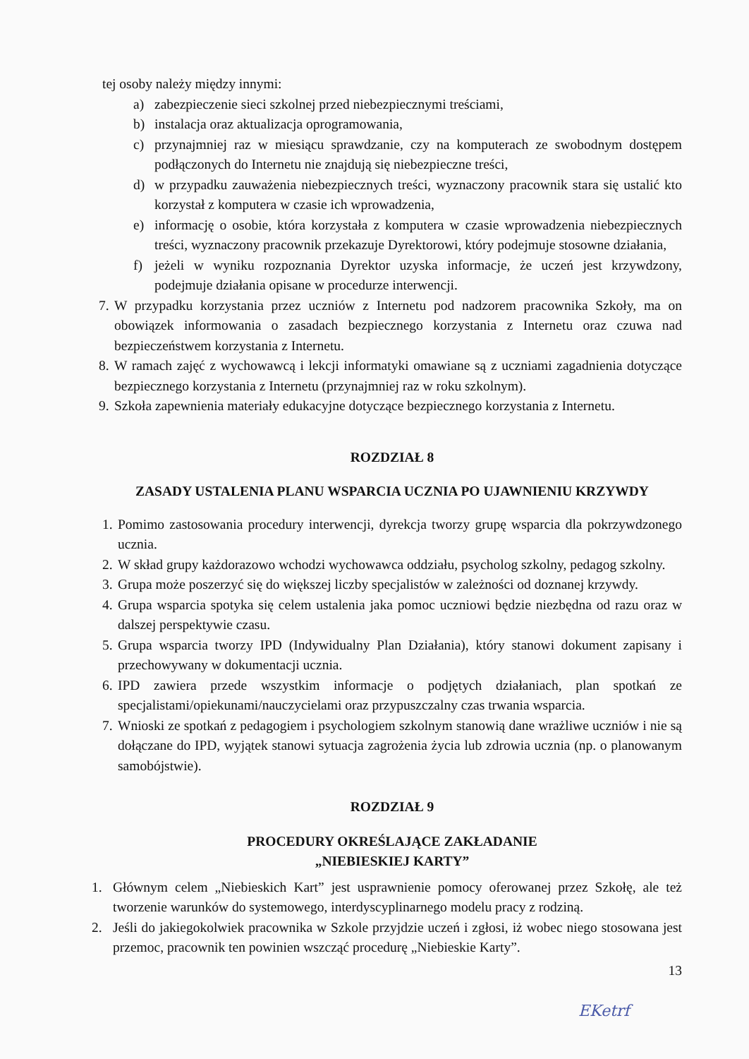tej osoby należy między innymi:
a) zabezpieczenie sieci szkolnej przed niebezpiecznymi treściami,
b) instalacja oraz aktualizacja oprogramowania,
c) przynajmniej raz w miesiącu sprawdzanie, czy na komputerach ze swobodnym dostępem podłączonych do Internetu nie znajdują się niebezpieczne treści,
d) w przypadku zauważenia niebezpiecznych treści, wyznaczony pracownik stara się ustalić kto korzystał z komputera w czasie ich wprowadzenia,
e) informację o osobie, która korzystała z komputera w czasie wprowadzenia niebezpiecznych treści, wyznaczony pracownik przekazuje Dyrektorowi, który podejmuje stosowne działania,
f) jeżeli w wyniku rozpoznania Dyrektor uzyska informacje, że uczeń jest krzywdzony, podejmuje działania opisane w procedurze interwencji.
7.
W przypadku korzystania przez uczniów z Internetu pod nadzorem pracownika Szkoły, ma on obowiązek informowania o zasadach bezpiecznego korzystania z Internetu oraz czuwa nad bezpieczeństwem korzystania z Internetu.
8.
W ramach zajęć z wychowawcą i lekcji informatyki omawiane są z uczniami zagadnienia dotyczące bezpiecznego korzystania z Internetu (przynajmniej raz w roku szkolnym).
9.
Szkoła zapewnienia materiały edukacyjne dotyczące bezpiecznego korzystania z Internetu.
ROZDZIAŁ 8
ZASADY USTALENIA PLANU WSPARCIA UCZNIA PO UJAWNIENIU KRZYWDY
1.
Pomimo zastosowania procedury interwencji, dyrekcja tworzy grupę wsparcia dla pokrzywdzonego ucznia.
2.
W skład grupy każdorazowo wchodzi wychowawca oddziału, psycholog szkolny, pedagog szkolny.
3.
Grupa może poszerzyć się do większej liczby specjalistów w zależności od doznanej krzywdy.
4.
Grupa wsparcia spotyka się celem ustalenia jaka pomoc uczniowi będzie niezbędna od razu oraz w dalszej perspektywie czasu.
5.
Grupa wsparcia tworzy IPD (Indywidualny Plan Działania), który stanowi dokument zapisany i przechowywany w dokumentacji ucznia.
6.
IPD zawiera przede wszystkim informacje o podjętych działaniach, plan spotkań ze specjalistami/opiekunami/nauczycielami oraz przypuszczalny czas trwania wsparcia.
7.
Wnioski ze spotkań z pedagogiem i psychologiem szkolnym stanowią dane wrażliwe uczniów i nie są dołączane do IPD, wyjątek stanowi sytuacja zagrożenia życia lub zdrowia ucznia (np. o planowanym samobójstwie).
ROZDZIAŁ 9
PROCEDURY OKREŚLAJĄCE ZAKŁADANIE
„NIEBIESKIEJ KARTY”
1. Głównym celem „Niebieskich Kart” jest usprawnienie pomocy oferowanej przez Szkołę, ale też tworzenie warunków do systemowego, interdyscyplinarnego modelu pracy z rodziną.
2. Jeśli do jakiegokolwiek pracownika w Szkole przyjdzie uczeń i zgłosi, iż wobec niego stosowana jest przemoc, pracownik ten powinien wszcząć procedurę „Niebieskie Karty”.
13
EKetrf